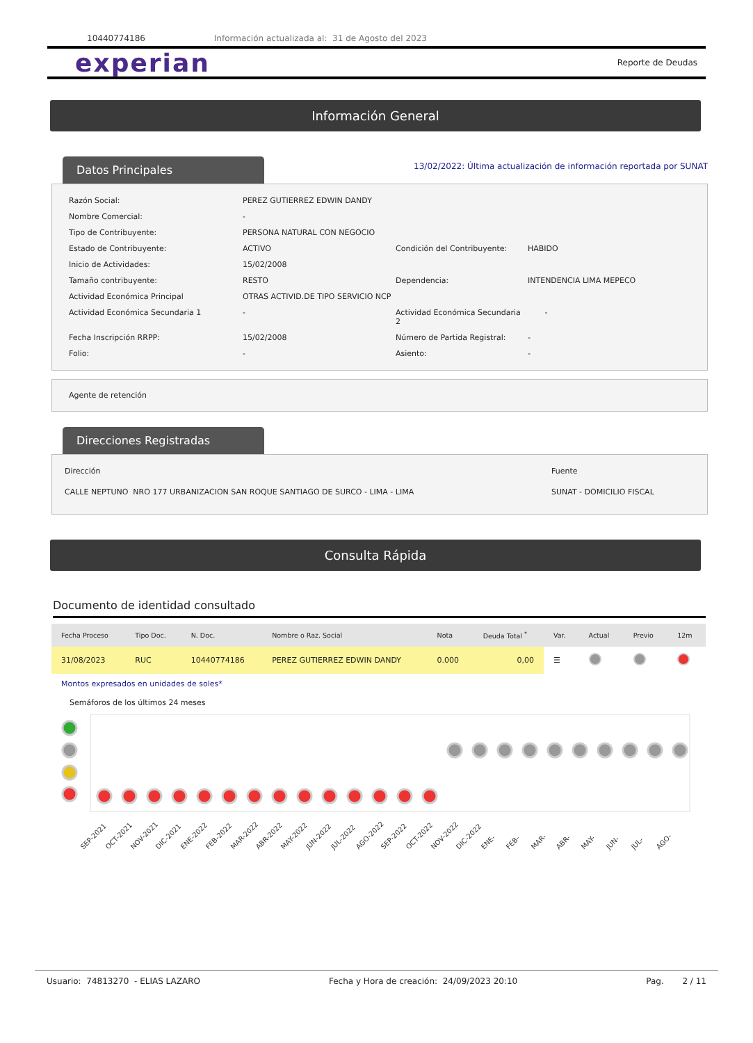10440774186 Información actualizada al: 31 de Agosto del 2023
experian
Reporte de Deudas
Información General
Datos Principales
13/02/2022: Última actualización de información reportada por SUNAT
| Razón Social: | PEREZ GUTIERREZ EDWIN DANDY | | |
| Nombre Comercial: | - | | |
| Tipo de Contribuyente: | PERSONA NATURAL CON NEGOCIO | | |
| Estado de Contribuyente: | ACTIVO | Condición del Contribuyente: | HABIDO |
| Inicio de Actividades: | 15/02/2008 | | |
| Tamaño contribuyente: | RESTO | Dependencia: | INTENDENCIA LIMA MEPECO |
| Actividad Económica Principal | OTRAS ACTIVID.DE TIPO SERVICIO NCP | | |
| Actividad Económica Secundaria 1 | - | Actividad Económica Secundaria 2 | - |
| Fecha Inscripción RRPP: | 15/02/2008 | Número de Partida Registral: | - |
| Folio: | - | Asiento: | - |
Agente de retención
Direcciones Registradas
| Dirección | Fuente |
| CALLE NEPTUNO NRO 177 URBANIZACION SAN ROQUE SANTIAGO DE SURCO - LIMA - LIMA | SUNAT - DOMICILIO FISCAL |
Consulta Rápida
Documento de identidad consultado
| Fecha Proceso | Tipo Doc. | N. Doc. | Nombre o Raz. Social | Nota | Deuda Total <sup>*</sup> | Var. | Actual | Previo | 12m |
| --- | --- | --- | --- | --- | --- | --- | --- | --- | --- |
| 31/08/2023 | RUC | 10440774186 | PEREZ GUTIERREZ EDWIN DANDY | 0.000 | 0,00 | ☰ | | | |
Montos expresados en unidades de soles*
Semáforos de los últimos 24 meses
SEP-2021
OCT-2021
NOV-2021
DIC-2021
ENE-2022
FEB-2022
MAR-2022
ABR-2022
MAY-2022
JUN-2022
JUL-2022
AGO-2022
SEP-2022
OCT-2022
NOV-2022
DIC-2022
ENE-
FEB-
MAR-
ABR-
MAY-
JUN-
JUL-
AGO-
Usuario: 74813270 - ELIAS LAZARO Fecha y Hora de creación: 24/09/2023 20:10 Pag. 2 / 11